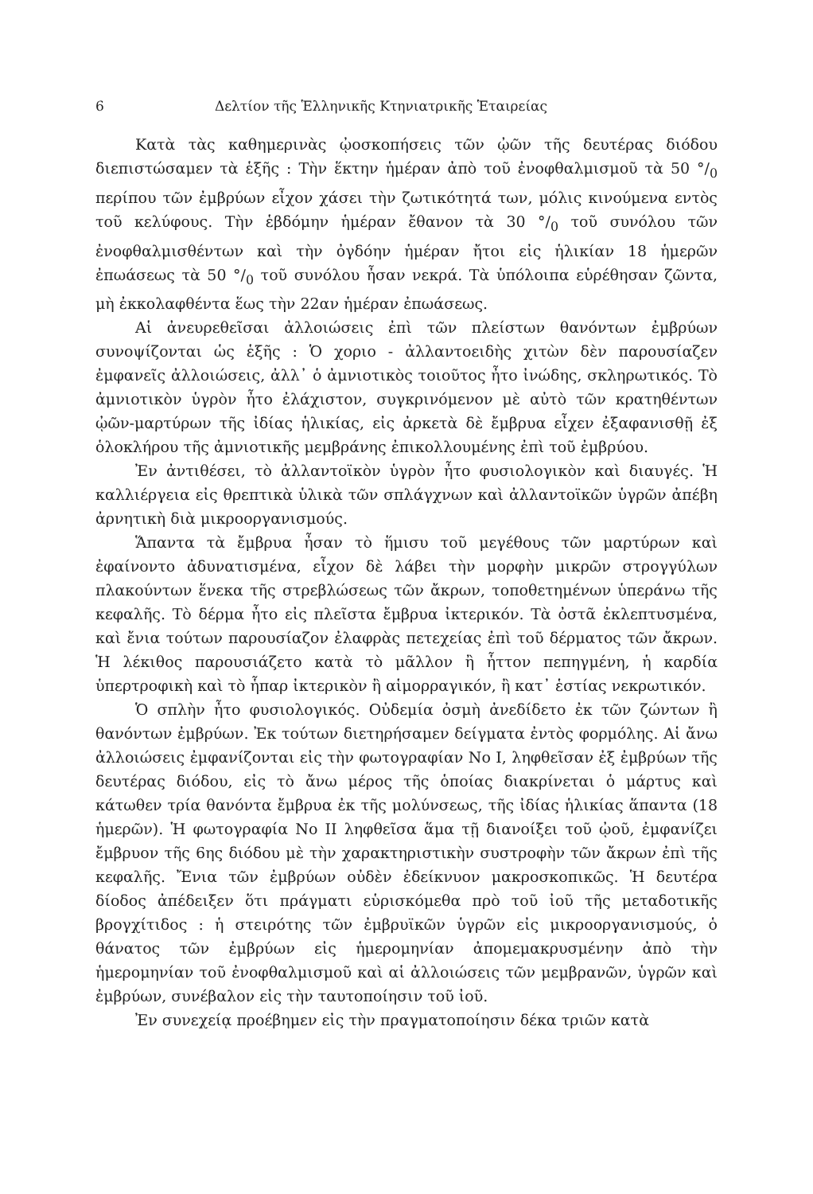6 Δελτίον τῆς Ἑλληνικῆς Κτηνιατρικῆς Ἑταιρείας
Κατὰ τὰς καθημερινὰς ᾠοσκοπήσεις τῶν ᾠῶν τῆς δευτέρας διόδου διεπιστώσαμεν τὰ ἑξῆς : Τὴν ἕκτην ἡμέραν ἀπὸ τοῦ ἐνοφθαλμισμοῦ τὰ 50 °/<sub>0</sub> περίπου τῶν ἐμβρύων εἶχον χάσει τὴν ζωτικότητά των, μόλις κινούμενα εντὸς τοῦ κελύφους. Τὴν ἑβδόμην ἡμέραν ἔθανον τὰ 30 °/<sub>0</sub> τοῦ συνόλου τῶν ἐνοφθαλμισθέντων καὶ τὴν ὀγδόην ἡμέραν ἤτοι εἰς ἡλικίαν 18 ἡμερῶν ἐπωάσεως τὰ 50 °/<sub>0</sub> τοῦ συνόλου ἦσαν νεκρά. Τὰ ὑπόλοιπα εὑρέθησαν ζῶντα, μὴ ἐκκολαφθέντα ἕως τὴν 22αν ἡμέραν ἐπωάσεως.
Αἱ ἀνευρεθεῖσαι ἀλλοιώσεις ἐπὶ τῶν πλείστων θανόντων ἐμβρύων συνοψίζονται ὡς ἑξῆς : Ὁ χοριο - ἀλλαντοειδὴς χιτὼν δὲν παρουσίαζεν ἐμφανεῖς ἀλλοιώσεις, ἀλλ᾽ ὁ ἀμνιοτικὸς τοιοῦτος ἦτο ἰνώδης, σκληρωτικός. Τὸ ἀμνιοτικὸν ὑγρὸν ἦτο ἐλάχιστον, συγκρινόμενον μὲ αὐτὸ τῶν κρατηθέντων ᾠῶν-μαρτύρων τῆς ἰδίας ἡλικίας, εἰς ἀρκετὰ δὲ ἔμβρυα εἶχεν ἐξαφανισθῇ ἐξ ὁλοκλήρου τῆς ἀμνιοτικῆς μεμβράνης ἐπικολλουμένης ἐπὶ τοῦ ἐμβρύου.
Ἐν ἀντιθέσει, τὸ ἀλλαντοϊκὸν ὑγρὸν ἦτο φυσιολογικὸν καὶ διαυγές. Ἡ καλλιέργεια εἰς θρεπτικὰ ὑλικὰ τῶν σπλάγχνων καὶ ἀλλαντοϊκῶν ὑγρῶν ἀπέβη ἀρνητικὴ διὰ μικροοργανισμούς.
Ἅπαντα τὰ ἔμβρυα ἦσαν τὸ ἥμισυ τοῦ μεγέθους τῶν μαρτύρων καὶ ἐφαίνοντο ἀδυνατισμένα, εἶχον δὲ λάβει τὴν μορφὴν μικρῶν στρογγύλων πλακούντων ἕνεκα τῆς στρεβλώσεως τῶν ἄκρων, τοποθετημένων ὑπεράνω τῆς κεφαλῆς. Τὸ δέρμα ἦτο εἰς πλεῖστα ἔμβρυα ἰκτερικόν. Τὰ ὀστᾶ ἐκλεπτυσμένα, καὶ ἔνια τούτων παρουσίαζον ἐλαφρὰς πετεχείας ἐπὶ τοῦ δέρματος τῶν ἄκρων. Ἡ λέκιθος παρουσιάζετο κατὰ τὸ μᾶλλον ἢ ἧττον πεπηγμένη, ἡ καρδία ὑπερτροφικὴ καὶ τὸ ἧπαρ ἰκτερικὸν ἢ αἱμορραγικόν, ἢ κατ᾽ ἑστίας νεκρωτικόν.
Ὁ σπλὴν ἦτο φυσιολογικός. Οὐδεμία ὀσμὴ ἀνεδίδετο ἐκ τῶν ζώντων ἢ θανόντων ἐμβρύων. Ἐκ τούτων διετηρήσαμεν δείγματα ἐντὸς φορμόλης. Αἱ ἄνω ἀλλοιώσεις ἐμφανίζονται εἰς τὴν φωτογραφίαν Νο Ι, ληφθεῖσαν ἐξ ἐμβρύων τῆς δευτέρας διόδου, εἰς τὸ ἄνω μέρος τῆς ὁποίας διακρίνεται ὁ μάρτυς καὶ κάτωθεν τρία θανόντα ἔμβρυα ἐκ τῆς μολύνσεως, τῆς ἰδίας ἡλικίας ἅπαντα (18 ἡμερῶν). Ἡ φωτογραφία Νο ΙΙ ληφθεῖσα ἅμα τῇ διανοίξει τοῦ ᾠοῦ, ἐμφανίζει ἔμβρυον τῆς 6ης διόδου μὲ τὴν χαρακτηριστικὴν συστροφὴν τῶν ἄκρων ἐπὶ τῆς κεφαλῆς. Ἔνια τῶν ἐμβρύων οὐδὲν ἐδείκνυον μακροσκοπικῶς. Ἡ δευτέρα δίοδος ἀπέδειξεν ὅτι πράγματι εὑρισκόμεθα πρὸ τοῦ ἰοῦ τῆς μεταδοτικῆς βρογχίτιδος : ἡ στειρότης τῶν ἐμβρυϊκῶν ὑγρῶν εἰς μικροοργανισμούς, ὁ θάνατος τῶν ἐμβρύων εἰς ἡμερομηνίαν ἀπομεμακρυσμένην ἀπὸ τὴν ἡμερομηνίαν τοῦ ἐνοφθαλμισμοῦ καὶ αἱ ἀλλοιώσεις τῶν μεμβρανῶν, ὑγρῶν καὶ ἐμβρύων, συνέβαλον εἰς τὴν ταυτοποίησιν τοῦ ἰοῦ.
Ἐν συνεχείᾳ προέβημεν εἰς τὴν πραγματοποίησιν δέκα τριῶν κατὰ